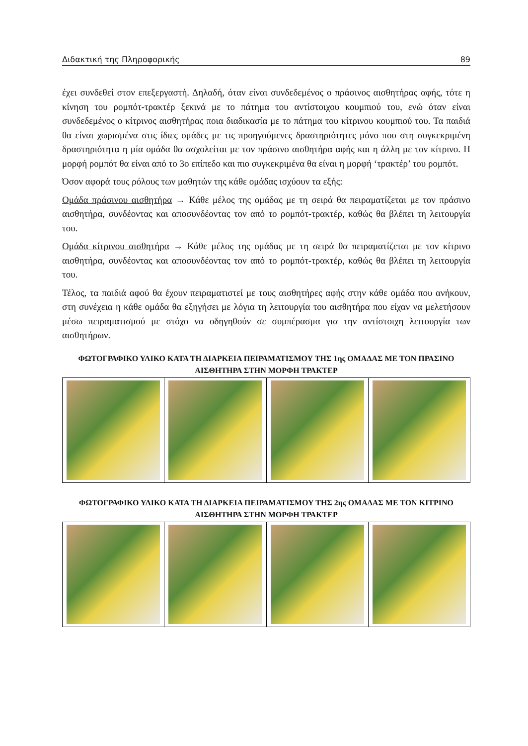Διδακτική της Πληροφορικής 89
έχει συνδεθεί στον επεξεργαστή. Δηλαδή, όταν είναι συνδεδεμένος ο πράσινος αισθητήρας αφής, τότε η κίνηση του ρομπότ-τρακτέρ ξεκινά με το πάτημα του αντίστοιχου κουμπιού του, ενώ όταν είναι συνδεδεμένος ο κίτρινος αισθητήρας ποια διαδικασία με το πάτημα του κίτρινου κουμπιού του. Τα παιδιά θα είναι χωρισμένα στις ίδιες ομάδες με τις προηγούμενες δραστηριότητες μόνο που στη συγκεκριμένη δραστηριότητα η μία ομάδα θα ασχολείται με τον πράσινο αισθητήρα αφής και η άλλη με τον κίτρινο. Η μορφή ρομπότ θα είναι από το 3ο επίπεδο και πιο συγκεκριμένα θα είναι η μορφή ‘τρακτέρ’ του ρομπότ.
Όσον αφορά τους ρόλους των μαθητών της κάθε ομάδας ισχύουν τα εξής:
Ομάδα πράσινου αισθητήρα → Κάθε μέλος της ομάδας με τη σειρά θα πειραματίζεται με τον πράσινο αισθητήρα, συνδέοντας και αποσυνδέοντας τον από το ρομπότ-τρακτέρ, καθώς θα βλέπει τη λειτουργία του.
Ομάδα κίτρινου αισθητήρα → Κάθε μέλος της ομάδας με τη σειρά θα πειραματίζεται με τον κίτρινο αισθητήρα, συνδέοντας και αποσυνδέοντας τον από το ρομπότ-τρακτέρ, καθώς θα βλέπει τη λειτουργία του.
Τέλος, τα παιδιά αφού θα έχουν πειραματιστεί με τους αισθητήρες αφής στην κάθε ομάδα που ανήκουν, στη συνέχεια η κάθε ομάδα θα εξηγήσει με λόγια τη λειτουργία του αισθητήρα που είχαν να μελετήσουν μέσω πειραματισμού με στόχο να οδηγηθούν σε συμπέρασμα για την αντίστοιχη λειτουργία των αισθητήρων.
ΦΩΤΟΓΡΑΦΙΚΟ ΥΛΙΚΟ ΚΑΤΑ ΤΗ ΔΙΑΡΚΕΙΑ ΠΕΙΡΑΜΑΤΙΣΜΟΥ ΤΗΣ 1ης ΟΜΑΔΑΣ ΜΕ ΤΟΝ ΠΡΑΣΙΝΟ ΑΙΣΘΗΤΗΡΑ ΣΤΗΝ ΜΟΡΦΗ ΤΡΑΚΤΕΡ
ΦΩΤΟΓΡΑΦΙΚΟ ΥΛΙΚΟ ΚΑΤΑ ΤΗ ΔΙΑΡΚΕΙΑ ΠΕΙΡΑΜΑΤΙΣΜΟΥ ΤΗΣ 2ης ΟΜΑΔΑΣ ΜΕ ΤΟΝ ΚΙΤΡΙΝΟ ΑΙΣΘΗΤΗΡΑ ΣΤΗΝ ΜΟΡΦΗ ΤΡΑΚΤΕΡ